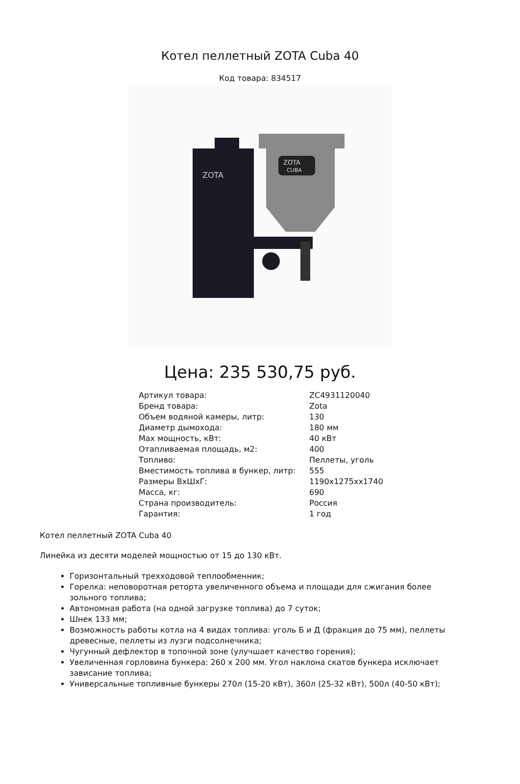Котел пеллетный ZOTA Cuba 40
Код товара: 834517
ZOTA
ZOTA
CUBA
Цена: 235 530,75 руб.
| Артикул товара: | ZC4931120040 |
| Бренд товара: | Zota |
| Объем водяной камеры, литр: | 130 |
| Диаметр дымохода: | 180 мм |
| Max мощность, кВт: | 40 кВт |
| Отапливаемая площадь, м2: | 400 |
| Топливо: | Пеллеты, уголь |
| Вместимость топлива в бункер, литр: | 555 |
| Размеры ВхШхГ: | 1190x1275xx1740 |
| Масса, кг: | 690 |
| Страна производитель: | Россия |
| Гарантия: | 1 год |
Котел пеллетный ZOTA Cuba 40
Линейка из десяти моделей мощностью от 15 до 130 кВт.
Горизонтальный трехходовой теплообменник;
Горелка: неповоротная реторта увеличенного объема и площади для сжигания более зольного топлива;
Автономная работа (на одной загрузке топлива) до 7 суток;
Шнек 133 мм;
Возможность работы котла на 4 видах топлива: уголь Б и Д (фракция до 75 мм), пеллеты древесные, пеллеты из лузги подсолнечника;
Чугунный дефлектор в топочной зоне (улучшает качество горения);
Увеличенная горловина бункера: 260 х 200 мм. Угол наклона скатов бункера исключает зависание топлива;
Универсальные топливные бункеры 270л (15-20 кВт), 360л (25-32 кВт), 500л (40-50 кВт);